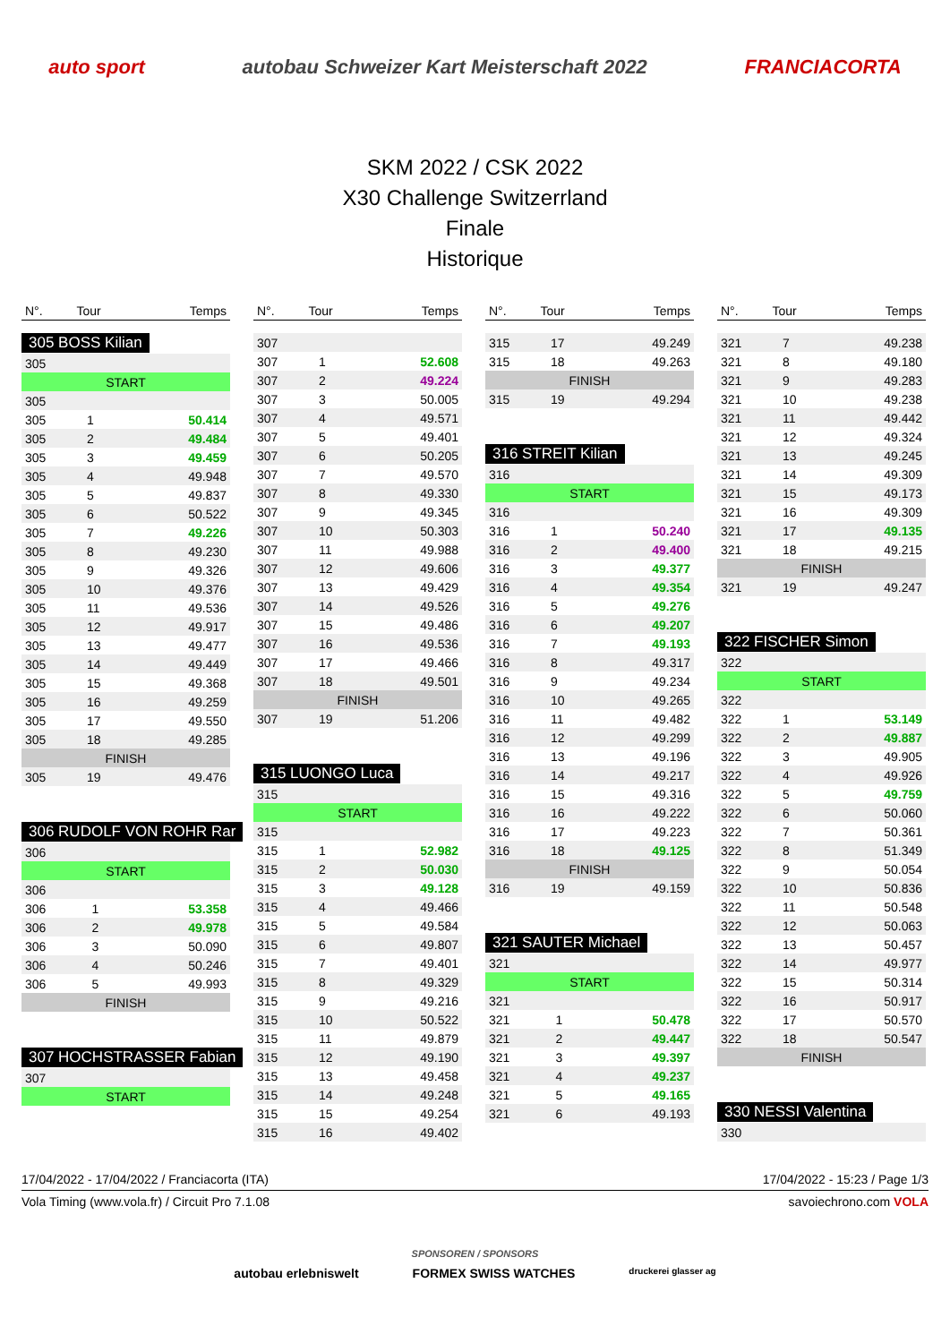auto sport autobau Schweizer Kart Meisterschaft 2022 FRANCIACORTA
SKM 2022 / CSK 2022
X30 Challenge Switzerrland
Finale
Historique
| N°. | Tour | Temps |
| --- | --- | --- |
305 BOSS Kilian
| 305 | | |
| START | | |
| 305 | | |
| 305 | 1 | 50.414 |
| 305 | 2 | 49.484 |
| 305 | 3 | 49.459 |
| 305 | 4 | 49.948 |
| 305 | 5 | 49.837 |
| 305 | 6 | 50.522 |
| 305 | 7 | 49.226 |
| 305 | 8 | 49.230 |
| 305 | 9 | 49.326 |
| 305 | 10 | 49.376 |
| 305 | 11 | 49.536 |
| 305 | 12 | 49.917 |
| 305 | 13 | 49.477 |
| 305 | 14 | 49.449 |
| 305 | 15 | 49.368 |
| 305 | 16 | 49.259 |
| 305 | 17 | 49.550 |
| 305 | 18 | 49.285 |
| FINISH | | |
| 305 | 19 | 49.476 |
306 RUDOLF VON ROHR Rar
| 306 | | |
| START | | |
| 306 | | |
| 306 | 1 | 53.358 |
| 306 | 2 | 49.978 |
| 306 | 3 | 50.090 |
| 306 | 4 | 50.246 |
| 306 | 5 | 49.993 |
| FINISH | | |
307 HOCHSTRASSER Fabian
| 307 | | |
| START | | |
| N°. | Tour | Temps |
| --- | --- | --- |
| 307 | | |
| 307 | 1 | 52.608 |
| 307 | 2 | 49.224 |
| 307 | 3 | 50.005 |
| 307 | 4 | 49.571 |
| 307 | 5 | 49.401 |
| 307 | 6 | 50.205 |
| 307 | 7 | 49.570 |
| 307 | 8 | 49.330 |
| 307 | 9 | 49.345 |
| 307 | 10 | 50.303 |
| 307 | 11 | 49.988 |
| 307 | 12 | 49.606 |
| 307 | 13 | 49.429 |
| 307 | 14 | 49.526 |
| 307 | 15 | 49.486 |
| 307 | 16 | 49.536 |
| 307 | 17 | 49.466 |
| 307 | 18 | 49.501 |
| FINISH | | |
| 307 | 19 | 51.206 |
315 LUONGO Luca
| 315 | | |
| START | | |
| 315 | | |
| 315 | 1 | 52.982 |
| 315 | 2 | 50.030 |
| 315 | 3 | 49.128 |
| 315 | 4 | 49.466 |
| 315 | 5 | 49.584 |
| 315 | 6 | 49.807 |
| 315 | 7 | 49.401 |
| 315 | 8 | 49.329 |
| 315 | 9 | 49.216 |
| 315 | 10 | 50.522 |
| 315 | 11 | 49.879 |
| 315 | 12 | 49.190 |
| 315 | 13 | 49.458 |
| 315 | 14 | 49.248 |
| 315 | 15 | 49.254 |
| 315 | 16 | 49.402 |
| N°. | Tour | Temps |
| --- | --- | --- |
| 315 | 17 | 49.249 |
| 315 | 18 | 49.263 |
| FINISH | | |
| 315 | 19 | 49.294 |
316 STREIT Kilian
| 316 | | |
| START | | |
| 316 | | |
| 316 | 1 | 50.240 |
| 316 | 2 | 49.400 |
| 316 | 3 | 49.377 |
| 316 | 4 | 49.354 |
| 316 | 5 | 49.276 |
| 316 | 6 | 49.207 |
| 316 | 7 | 49.193 |
| 316 | 8 | 49.317 |
| 316 | 9 | 49.234 |
| 316 | 10 | 49.265 |
| 316 | 11 | 49.482 |
| 316 | 12 | 49.299 |
| 316 | 13 | 49.196 |
| 316 | 14 | 49.217 |
| 316 | 15 | 49.316 |
| 316 | 16 | 49.222 |
| 316 | 17 | 49.223 |
| 316 | 18 | 49.125 |
| FINISH | | |
| 316 | 19 | 49.159 |
321 SAUTER Michael
| 321 | | |
| START | | |
| 321 | | |
| 321 | 1 | 50.478 |
| 321 | 2 | 49.447 |
| 321 | 3 | 49.397 |
| 321 | 4 | 49.237 |
| 321 | 5 | 49.165 |
| 321 | 6 | 49.193 |
| N°. | Tour | Temps |
| --- | --- | --- |
| 321 | 7 | 49.238 |
| 321 | 8 | 49.180 |
| 321 | 9 | 49.283 |
| 321 | 10 | 49.238 |
| 321 | 11 | 49.442 |
| 321 | 12 | 49.324 |
| 321 | 13 | 49.245 |
| 321 | 14 | 49.309 |
| 321 | 15 | 49.173 |
| 321 | 16 | 49.309 |
| 321 | 17 | 49.135 |
| 321 | 18 | 49.215 |
| FINISH | | |
| 321 | 19 | 49.247 |
322 FISCHER Simon
| 322 | | |
| START | | |
| 322 | | |
| 322 | 1 | 53.149 |
| 322 | 2 | 49.887 |
| 322 | 3 | 49.905 |
| 322 | 4 | 49.926 |
| 322 | 5 | 49.759 |
| 322 | 6 | 50.060 |
| 322 | 7 | 50.361 |
| 322 | 8 | 51.349 |
| 322 | 9 | 50.054 |
| 322 | 10 | 50.836 |
| 322 | 11 | 50.548 |
| 322 | 12 | 50.063 |
| 322 | 13 | 50.457 |
| 322 | 14 | 49.977 |
| 322 | 15 | 50.314 |
| 322 | 16 | 50.917 |
| 322 | 17 | 50.570 |
| 322 | 18 | 50.547 |
| FINISH | | |
330 NESSI Valentina
| 330 | | |
17/04/2022 - 17/04/2022 / Franciacorta (ITA) 17/04/2022 - 15:23 / Page 1/3
Vola Timing (www.vola.fr) / Circuit Pro 7.1.08 savoiechrono.com VOLA
SPONSOREN / SPONSORS
autobau erlebniswelt FORMEX SWISS WATCHES druckerei glasser ag